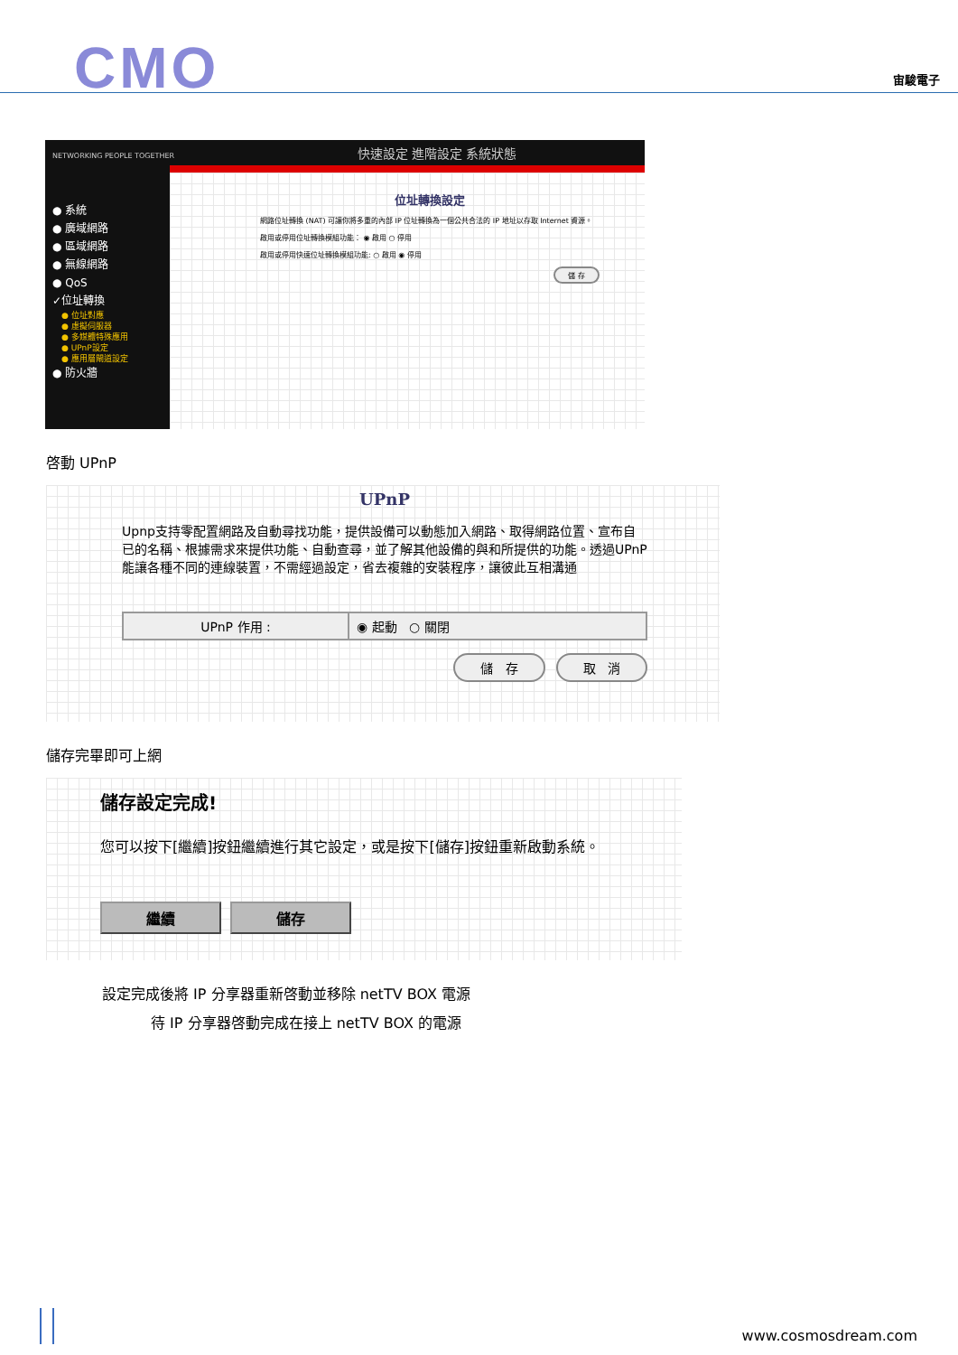CMO 宙駿電子
NETWORKING PEOPLE TOGETHER 快速設定 進階設定 系統狀態
● 系統
● 廣域網路
● 區域網路
● 無線網路
● QoS
✓位址轉換
● 位址對應
● 虛擬伺服器
● 多媒體特殊應用
● UPnP設定
● 應用層閘道設定
● 防火牆
位址轉換設定
網路位址轉換 (NAT) 可讓你將多重的內部 IP 位址轉換為一個公共合法的 IP 地址以存取 Internet 資源。
啟用或停用位址轉換模組功能： ◉ 啟用 ○ 停用
啟用或停用快速位址轉換模組功能: ○ 啟用 ◉ 停用
儲 存
啓動 UPnP
UPnP
Upnp支持零配置網路及自動尋找功能，提供設備可以動態加入網路、取得網路位置、宣布自已的名稱、根據需求來提供功能、自動查尋，並了解其他設備的與和所提供的功能。透過UPnP能讓各種不同的連線裝置，不需經過設定，省去複雜的安裝程序，讓彼此互相溝通
UPnP 作用 : ◉ 起動 ○ 關閉
儲 存 取 消
儲存完畢即可上網
儲存設定完成!
您可以按下[繼續]按鈕繼續進行其它設定，或是按下[儲存]按鈕重新啟動系統。
繼續 儲存
設定完成後將 IP 分享器重新啓動並移除 netTV BOX 電源
待 IP 分享器啓動完成在接上 netTV BOX 的電源
www.cosmosdream.com